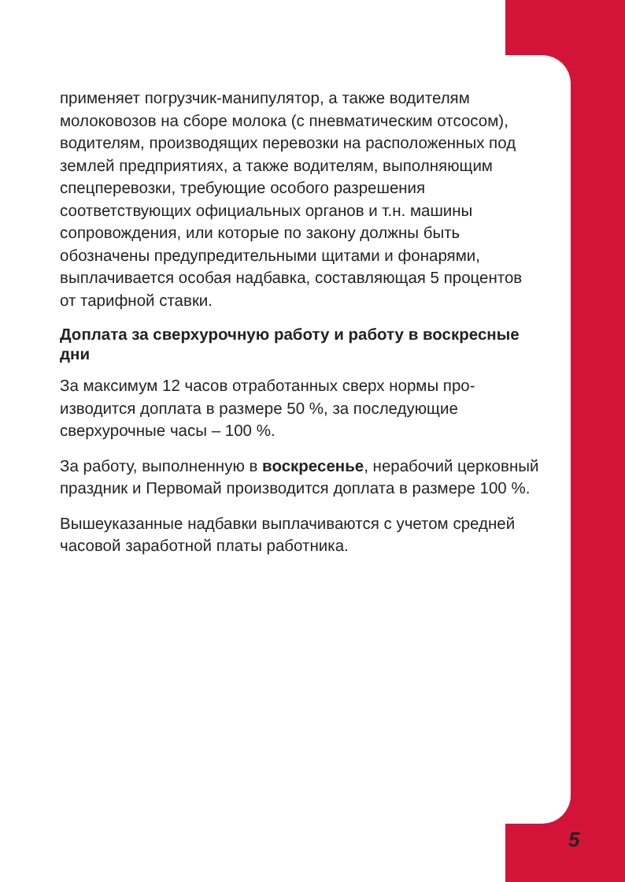применяет погрузчик-манипулятор, а также водителям молоковозов на сборе молока (с пневматическим отсо­сом), водителям, производящих перевозки на располо­женных под землей предприятиях, а также водителям, выполняющим спецперевозки, требующие особого раз­решения соответствующих официальных органов и т.н. машины сопровождения, или которые по закону должны быть обозначены предупредительными щитами и фона­рями, выплачивается особая надбавка, составляющая 5 процентов от тарифной ставки.
Доплата за сверхурочную работу и работу в воскресные дни
За максимум 12 часов отработанных сверх нормы про­изводится доплата в размере 50 %, за последующие сверхурочные часы – 100 %.
За работу, выполненную в воскресенье, нерабочий цер­ковный праздник и Первомай производится доплата в размере 100 %.
Вышеуказанные надбавки выплачиваются с учетом средней часовой заработной платы работника.
5